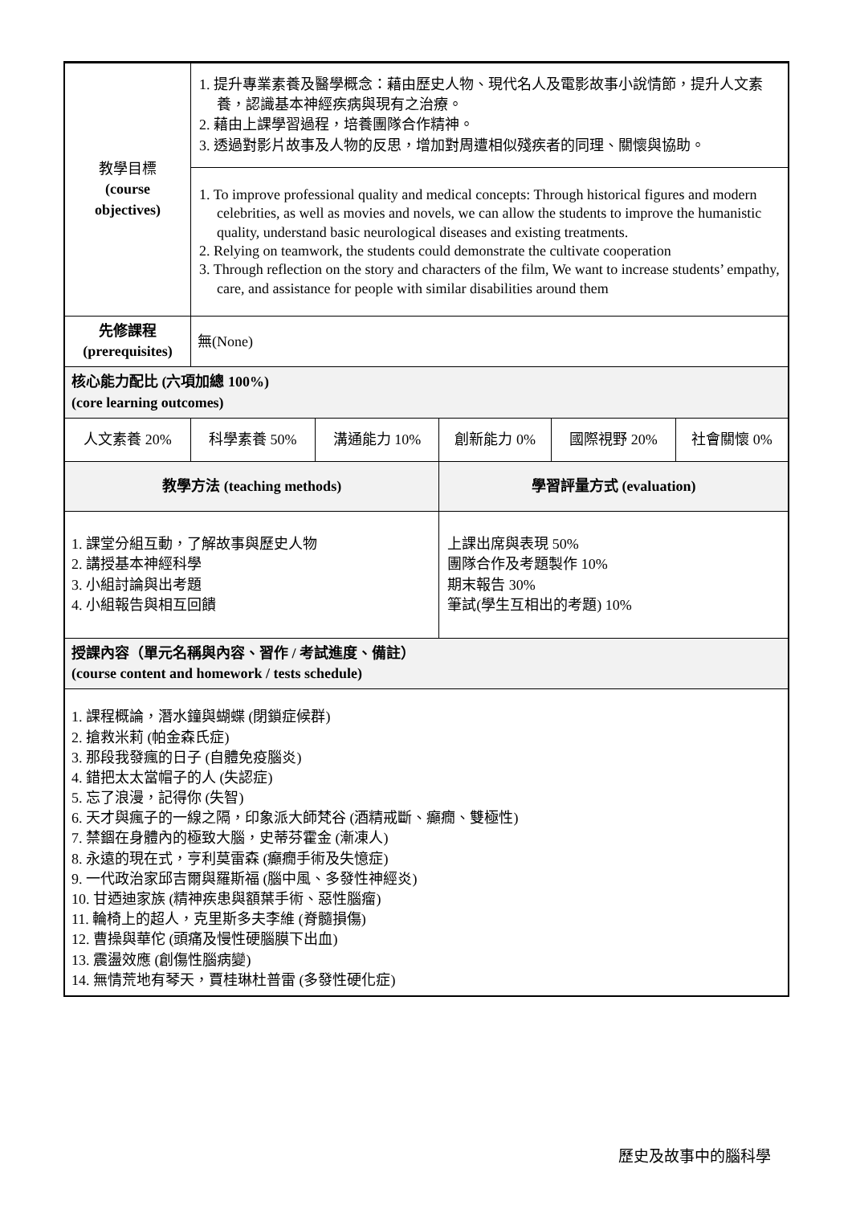| 教學目標 (course objectives) | 1. 提升專業素養及醫學概念：藉由歷史人物、現代名人及電影故事小說情節，提升人文素養，認識基本神經疾病與現有之治療。 2. 藉由上課學習過程，培養團隊合作精神。 3. 透過對影片故事及人物的反思，增加對周遭相似殘疾者的同理、關懷與協助。 | | | | |
| | 1. To improve professional quality and medical concepts: Through historical figures and modern celebrities, as well as movies and novels, we can allow the students to improve the humanistic quality, understand basic neurological diseases and existing treatments. 2. Relying on teamwork, the students could demonstrate the cultivate cooperation 3. Through reflection on the story and characters of the film, We want to increase students’ empathy, care, and assistance for people with similar disabilities around them | | | | |
| 先修課程 (prerequisites) | 無(None) | | | | |
| 核心能力配比 (六項加總 100%) (core learning outcomes) | | | | | |
| 人文素養 20% | 科學素養 50% | 溝通能力 10% | 創新能力 0% | 國際視野 20% | 社會關懷 0% |
| 教學方法 (teaching methods) | | | 學習評量方式 (evaluation) | | |
| 1. 課堂分組互動，了解故事與歷史人物 2. 講授基本神經科學 3. 小組討論與出考題 4. 小組報告與相互回饋 | | | 上課出席與表現 50% 團隊合作及考題製作 10% 期末報告 30% 筆試(學生互相出的考題) 10% | | |
| 授課內容（單元名稱與內容、習作 / 考試進度、備註） (course content and homework / tests schedule) | | | | | |
| 1. 課程概論，潛水鐘與蝴蝶 (閉鎖症候群) 2. 搶救米莉 (帕金森氏症) 3. 那段我發瘋的日子 (自體免疫腦炎) 4. 錯把太太當帽子的人 (失認症) 5. 忘了浪漫，記得你 (失智) 6. 天才與瘋子的一線之隔，印象派大師梵谷 (酒精戒斷、癲癇、雙極性) 7. 禁錮在身體內的極致大腦，史蒂芬霍金 (漸凍人) 8. 永遠的現在式，亨利莫雷森 (癲癇手術及失憶症) 9. 一代政治家邱吉爾與羅斯福 (腦中風、多發性神經炎) 10. 甘迺迪家族 (精神疾患與額葉手術、惡性腦瘤) 11. 輪椅上的超人，克里斯多夫李維 (脊髓損傷) 12. 曹操與華佗 (頭痛及慢性硬腦膜下出血) 13. 震盪效應 (創傷性腦病變) 14. 無情荒地有琴天，賈桂琳杜普雷 (多發性硬化症) | | | | | |
歷史及故事中的腦科學